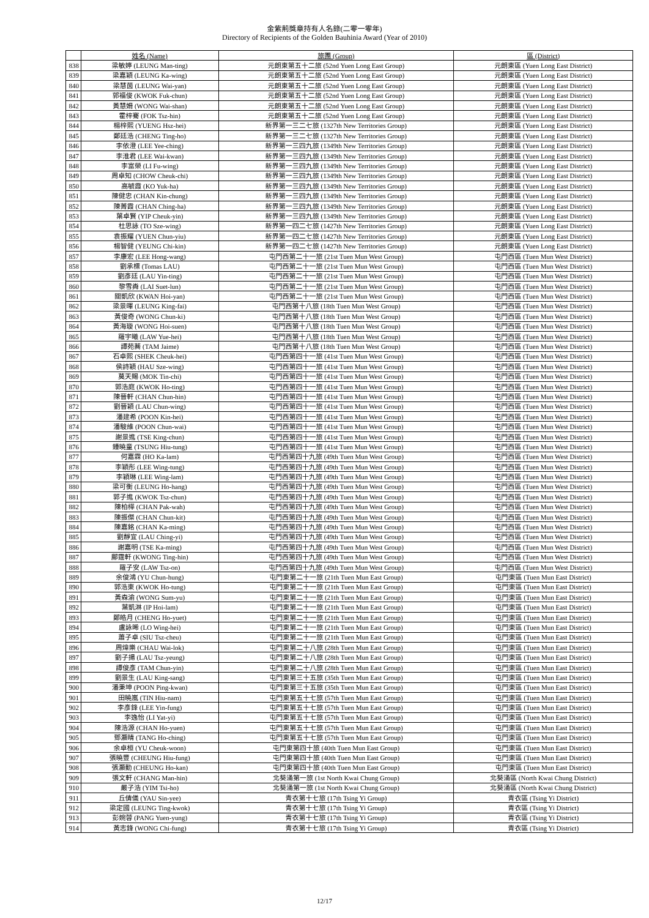金紫荊獎章持有人名錄(二零一零年)
Directory of Recipients of the Golden Bauhinia Award (Year of 2010)
| | 姓名 (Name) | 旅團 (Group) | 區 (District) |
| --- | --- | --- | --- |
| 838 | 梁敏婷 (LEUNG Man-ting) | 元朗東第五十二旅 (52nd Yuen Long East Group) | 元朗東區 (Yuen Long East District) |
| 839 | 梁嘉穎 (LEUNG Ka-wing) | 元朗東第五十二旅 (52nd Yuen Long East Group) | 元朗東區 (Yuen Long East District) |
| 840 | 梁慧茵 (LEUNG Wai-yan) | 元朗東第五十二旅 (52nd Yuen Long East Group) | 元朗東區 (Yuen Long East District) |
| 841 | 郭福俊 (KWOK Fuk-chun) | 元朗東第五十二旅 (52nd Yuen Long East Group) | 元朗東區 (Yuen Long East District) |
| 842 | 黃慧姍 (WONG Wai-shan) | 元朗東第五十二旅 (52nd Yuen Long East Group) | 元朗東區 (Yuen Long East District) |
| 843 | 霍梓騫 (FOK Tsz-hin) | 元朗東第五十二旅 (52nd Yuen Long East Group) | 元朗東區 (Yuen Long East District) |
| 844 | 楊梓熙 (YUENG Hsz-hei) | 新界第一三二七旅 (1327th New Territories Group) | 元朗東區 (Yuen Long East District) |
| 845 | 鄭廷浩 (CHENG Ting-ho) | 新界第一三二七旅 (1327th New Territories Group) | 元朗東區 (Yuen Long East District) |
| 846 | 李依澄 (LEE Yee-ching) | 新界第一三四九旅 (1349th New Territories Group) | 元朗東區 (Yuen Long East District) |
| 847 | 李淮君 (LEE Wai-kwan) | 新界第一三四九旅 (1349th New Territories Group) | 元朗東區 (Yuen Long East District) |
| 848 | 李富榮 (LI Fu-wing) | 新界第一三四九旅 (1349th New Territories Group) | 元朗東區 (Yuen Long East District) |
| 849 | 周卓知 (CHOW Cheuk-chi) | 新界第一三四九旅 (1349th New Territories Group) | 元朗東區 (Yuen Long East District) |
| 850 | 高毓霞 (KO Yuk-ha) | 新界第一三四九旅 (1349th New Territories Group) | 元朗東區 (Yuen Long East District) |
| 851 | 陳健忠 (CHAN Kin-chung) | 新界第一三四九旅 (1349th New Territories Group) | 元朗東區 (Yuen Long East District) |
| 852 | 陳菁霞 (CHAN Ching-ha) | 新界第一三四九旅 (1349th New Territories Group) | 元朗東區 (Yuen Long East District) |
| 853 | 葉卓賢 (YIP Cheuk-yin) | 新界第一三四九旅 (1349th New Territories Group) | 元朗東區 (Yuen Long East District) |
| 854 | 杜思詠 (TO Sze-wing) | 新界第一四二七旅 (1427th New Territories Group) | 元朗東區 (Yuen Long East District) |
| 855 | 袁振耀 (YUEN Chun-yiu) | 新界第一四二七旅 (1427th New Territories Group) | 元朗東區 (Yuen Long East District) |
| 856 | 楊智健 (YEUNG Chi-kin) | 新界第一四二七旅 (1427th New Territories Group) | 元朗東區 (Yuen Long East District) |
| 857 | 李康宏 (LEE Hong-wang) | 屯門西第二十一旅 (21st Tuen Mun West Group) | 屯門西區 (Tuen Mun West District) |
| 858 | 劉承標 (Tomas LAU) | 屯門西第二十一旅 (21st Tuen Mun West Group) | 屯門西區 (Tuen Mun West District) |
| 859 | 劉彥廷 (LAU Yin-ting) | 屯門西第二十一旅 (21st Tuen Mun West Group) | 屯門西區 (Tuen Mun West District) |
| 860 | 黎雪粦 (LAI Suet-lun) | 屯門西第二十一旅 (21st Tuen Mun West Group) | 屯門西區 (Tuen Mun West District) |
| 861 | 關凱欣 (KWAN Hoi-yan) | 屯門西第二十一旅 (21st Tuen Mun West Group) | 屯門西區 (Tuen Mun West District) |
| 862 | 梁景暉 (LEUNG King-fai) | 屯門西第十八旅 (18th Tuen Mun West Group) | 屯門西區 (Tuen Mun West District) |
| 863 | 黃俊奇 (WONG Chun-ki) | 屯門西第十八旅 (18th Tuen Mun West Group) | 屯門西區 (Tuen Mun West District) |
| 864 | 黃海璇 (WONG Hoi-suen) | 屯門西第十八旅 (18th Tuen Mun West Group) | 屯門西區 (Tuen Mun West District) |
| 865 | 羅宇曦 (LAW Yue-hei) | 屯門西第十八旅 (18th Tuen Mun West Group) | 屯門西區 (Tuen Mun West District) |
| 866 | 譚苑蕎 (TAM Jaime) | 屯門西第十八旅 (18th Tuen Mun West Group) | 屯門西區 (Tuen Mun West District) |
| 867 | 石卓熙 (SHEK Cheuk-hei) | 屯門西第四十一旅 (41st Tuen Mun West Group) | 屯門西區 (Tuen Mun West District) |
| 868 | 侯詩穎 (HAU Sze-wing) | 屯門西第四十一旅 (41st Tuen Mun West Group) | 屯門西區 (Tuen Mun West District) |
| 869 | 莫天賜 (MOK Tin-chi) | 屯門西第四十一旅 (41st Tuen Mun West Group) | 屯門西區 (Tuen Mun West District) |
| 870 | 郭浩庭 (KWOK Ho-ting) | 屯門西第四十一旅 (41st Tuen Mun West Group) | 屯門西區 (Tuen Mun West District) |
| 871 | 陳晉軒 (CHAN Chun-hin) | 屯門西第四十一旅 (41st Tuen Mun West Group) | 屯門西區 (Tuen Mun West District) |
| 872 | 劉晉穎 (LAU Chun-wing) | 屯門西第四十一旅 (41st Tuen Mun West Group) | 屯門西區 (Tuen Mun West District) |
| 873 | 潘建希 (POON Kin-hei) | 屯門西第四十一旅 (41st Tuen Mun West Group) | 屯門西區 (Tuen Mun West District) |
| 874 | 潘駿維 (POON Chun-wai) | 屯門西第四十一旅 (41st Tuen Mun West Group) | 屯門西區 (Tuen Mun West District) |
| 875 | 謝景進 (TSE King-chun) | 屯門西第四十一旅 (41st Tuen Mun West Group) | 屯門西區 (Tuen Mun West District) |
| 876 | 鍾曉童 (TSUNG Hiu-tung) | 屯門西第四十一旅 (41st Tuen Mun West Group) | 屯門西區 (Tuen Mun West District) |
| 877 | 何嘉霖 (HO Ka-lam) | 屯門西第四十九旅 (49th Tuen Mun West Group) | 屯門西區 (Tuen Mun West District) |
| 878 | 李穎彤 (LEE Wing-tung) | 屯門西第四十九旅 (49th Tuen Mun West Group) | 屯門西區 (Tuen Mun West District) |
| 879 | 李穎琳 (LEE Wing-lam) | 屯門西第四十九旅 (49th Tuen Mun West Group) | 屯門西區 (Tuen Mun West District) |
| 880 | 梁可衡 (LEUNG Ho-hang) | 屯門西第四十九旅 (49th Tuen Mun West Group) | 屯門西區 (Tuen Mun West District) |
| 881 | 郭子進 (KWOK Tsz-chun) | 屯門西第四十九旅 (49th Tuen Mun West Group) | 屯門西區 (Tuen Mun West District) |
| 882 | 陳柏樺 (CHAN Pak-wah) | 屯門西第四十九旅 (49th Tuen Mun West Group) | 屯門西區 (Tuen Mun West District) |
| 883 | 陳振傑 (CHAN Chun-kit) | 屯門西第四十九旅 (49th Tuen Mun West Group) | 屯門西區 (Tuen Mun West District) |
| 884 | 陳嘉銘 (CHAN Ka-ming) | 屯門西第四十九旅 (49th Tuen Mun West Group) | 屯門西區 (Tuen Mun West District) |
| 885 | 劉靜宜 (LAU Ching-yi) | 屯門西第四十九旅 (49th Tuen Mun West Group) | 屯門西區 (Tuen Mun West District) |
| 886 | 謝嘉明 (TSE Ka-ming) | 屯門西第四十九旅 (49th Tuen Mun West Group) | 屯門西區 (Tuen Mun West District) |
| 887 | 鄺霆軒 (KWONG Ting-hin) | 屯門西第四十九旅 (49th Tuen Mun West Group) | 屯門西區 (Tuen Mun West District) |
| 888 | 羅子安 (LAW Tsz-on) | 屯門西第四十九旅 (49th Tuen Mun West Group) | 屯門西區 (Tuen Mun West District) |
| 889 | 余俊鴻 (YU Chun-hung) | 屯門東第二十一旅 (21th Tuen Mun East Group) | 屯門東區 (Tuen Mun East District) |
| 890 | 郭浩東 (KWOK Ho-tung) | 屯門東第二十一旅 (21th Tuen Mun East Group) | 屯門東區 (Tuen Mun East District) |
| 891 | 黃森渝 (WONG Sum-yu) | 屯門東第二十一旅 (21th Tuen Mun East Group) | 屯門東區 (Tuen Mun East District) |
| 892 | 葉凱淋 (IP Hoi-lam) | 屯門東第二十一旅 (21th Tuen Mun East Group) | 屯門東區 (Tuen Mun East District) |
| 893 | 鄭皓月 (CHENG Ho-yuet) | 屯門東第二十一旅 (21th Tuen Mun East Group) | 屯門東區 (Tuen Mun East District) |
| 894 | 盧詠晞 (LO Wing-hei) | 屯門東第二十一旅 (21th Tuen Mun East Group) | 屯門東區 (Tuen Mun East District) |
| 895 | 蕭子卓 (SIU Tsz-cheu) | 屯門東第二十一旅 (21th Tuen Mun East Group) | 屯門東區 (Tuen Mun East District) |
| 896 | 周煒樂 (CHAU Wai-lok) | 屯門東第二十八旅 (28th Tuen Mun East Group) | 屯門東區 (Tuen Mun East District) |
| 897 | 劉子揚 (LAU Tsz-yeung) | 屯門東第二十八旅 (28th Tuen Mun East Group) | 屯門東區 (Tuen Mun East District) |
| 898 | 譚俊彥 (TAM Chun-yin) | 屯門東第二十八旅 (28th Tuen Mun East Group) | 屯門東區 (Tuen Mun East District) |
| 899 | 劉景生 (LAU King-sang) | 屯門東第三十五旅 (35th Tuen Mun East Group) | 屯門東區 (Tuen Mun East District) |
| 900 | 潘秉坤 (POON Ping-kwan) | 屯門東第三十五旅 (35th Tuen Mun East Group) | 屯門東區 (Tuen Mun East District) |
| 901 | 田曉嵐 (TIN Hiu-nam) | 屯門東第五十七旅 (57th Tuen Mun East Group) | 屯門東區 (Tuen Mun East District) |
| 902 | 李彥鋒 (LEE Yin-fung) | 屯門東第五十七旅 (57th Tuen Mun East Group) | 屯門東區 (Tuen Mun East District) |
| 903 | 李逸怡 (LI Yat-yi) | 屯門東第五十七旅 (57th Tuen Mun East Group) | 屯門東區 (Tuen Mun East District) |
| 904 | 陳浩源 (CHAN Ho-yuen) | 屯門東第五十七旅 (57th Tuen Mun East Group) | 屯門東區 (Tuen Mun East District) |
| 905 | 鄧灝晴 (TANG Ho-ching) | 屯門東第五十七旅 (57th Tuen Mun East Group) | 屯門東區 (Tuen Mun East District) |
| 906 | 余卓桓 (YU Cheuk-woon) | 屯門東第四十旅 (40th Tuen Mun East Group) | 屯門東區 (Tuen Mun East District) |
| 907 | 張曉豐 (CHEUNG Hiu-fung) | 屯門東第四十旅 (40th Tuen Mun East Group) | 屯門東區 (Tuen Mun East District) |
| 908 | 張灝勤 (CHEUNG Ho-kan) | 屯門東第四十旅 (40th Tuen Mun East Group) | 屯門東區 (Tuen Mun East District) |
| 909 | 張文軒 (CHANG Man-hin) | 北葵涌第一旅 (1st North Kwai Chung Group) | 北葵涌區 (North Kwai Chung District) |
| 910 | 嚴子浩 (YIM Tsi-ho) | 北葵涌第一旅 (1st North Kwai Chung Group) | 北葵涌區 (North Kwai Chung District) |
| 911 | 丘倩儀 (YAU Sin-yee) | 青衣第十七旅 (17th Tsing Yi Group) | 青衣區 (Tsing Yi District) |
| 912 | 梁定國 (LEUNG Ting-kwok) | 青衣第十七旅 (17th Tsing Yi Group) | 青衣區 (Tsing Yi District) |
| 913 | 彭婉蓉 (PANG Yuen-yung) | 青衣第十七旅 (17th Tsing Yi Group) | 青衣區 (Tsing Yi District) |
| 914 | 黃志鋒 (WONG Chi-fung) | 青衣第十七旅 (17th Tsing Yi Group) | 青衣區 (Tsing Yi District) |
12/17